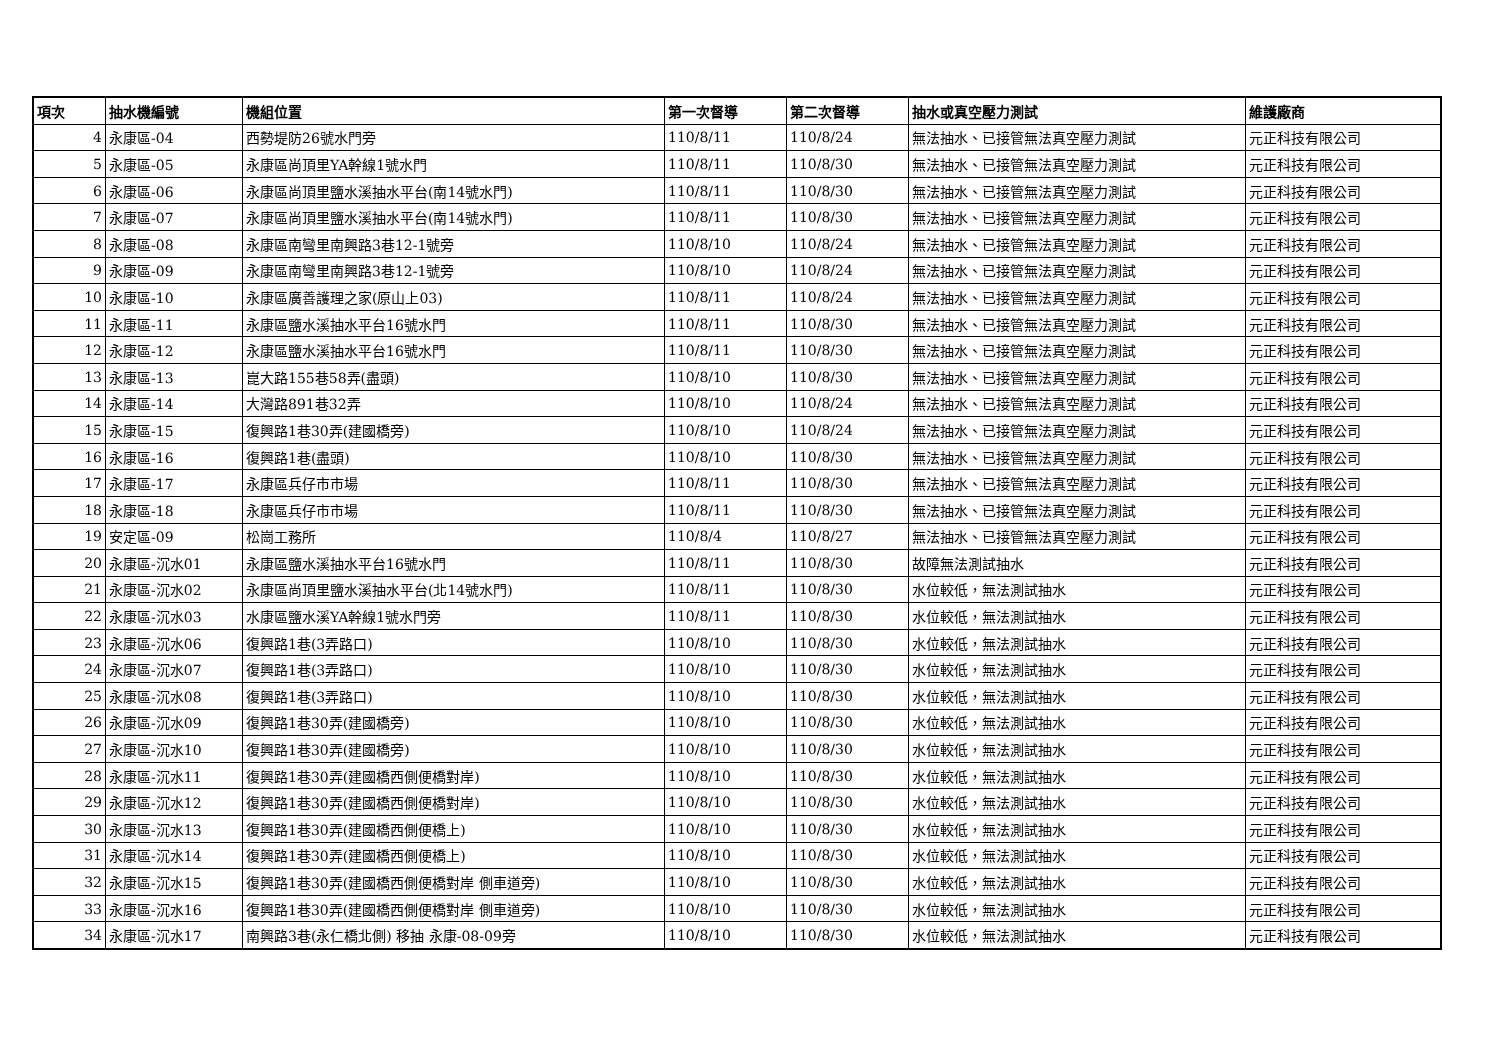| 項次 | 抽水機編號 | 機組位置 | 第一次督導 | 第二次督導 | 抽水或真空壓力測試 | 維護廠商 |
| --- | --- | --- | --- | --- | --- | --- |
| 4 | 永康區-04 | 西勢堤防26號水門旁 | 110/8/11 | 110/8/24 | 無法抽水、已接管無法真空壓力測試 | 元正科技有限公司 |
| 5 | 永康區-05 | 永康區尚頂里YA幹線1號水門 | 110/8/11 | 110/8/30 | 無法抽水、已接管無法真空壓力測試 | 元正科技有限公司 |
| 6 | 永康區-06 | 永康區尚頂里鹽水溪抽水平台(南14號水門) | 110/8/11 | 110/8/30 | 無法抽水、已接管無法真空壓力測試 | 元正科技有限公司 |
| 7 | 永康區-07 | 永康區尚頂里鹽水溪抽水平台(南14號水門) | 110/8/11 | 110/8/30 | 無法抽水、已接管無法真空壓力測試 | 元正科技有限公司 |
| 8 | 永康區-08 | 永康區南彎里南興路3巷12-1號旁 | 110/8/10 | 110/8/24 | 無法抽水、已接管無法真空壓力測試 | 元正科技有限公司 |
| 9 | 永康區-09 | 永康區南彎里南興路3巷12-1號旁 | 110/8/10 | 110/8/24 | 無法抽水、已接管無法真空壓力測試 | 元正科技有限公司 |
| 10 | 永康區-10 | 永康區廣善護理之家(原山上03) | 110/8/11 | 110/8/24 | 無法抽水、已接管無法真空壓力測試 | 元正科技有限公司 |
| 11 | 永康區-11 | 永康區鹽水溪抽水平台16號水門 | 110/8/11 | 110/8/30 | 無法抽水、已接管無法真空壓力測試 | 元正科技有限公司 |
| 12 | 永康區-12 | 永康區鹽水溪抽水平台16號水門 | 110/8/11 | 110/8/30 | 無法抽水、已接管無法真空壓力測試 | 元正科技有限公司 |
| 13 | 永康區-13 | 崑大路155巷58弄(盡頭) | 110/8/10 | 110/8/30 | 無法抽水、已接管無法真空壓力測試 | 元正科技有限公司 |
| 14 | 永康區-14 | 大灣路891巷32弄 | 110/8/10 | 110/8/24 | 無法抽水、已接管無法真空壓力測試 | 元正科技有限公司 |
| 15 | 永康區-15 | 復興路1巷30弄(建國橋旁) | 110/8/10 | 110/8/24 | 無法抽水、已接管無法真空壓力測試 | 元正科技有限公司 |
| 16 | 永康區-16 | 復興路1巷(盡頭) | 110/8/10 | 110/8/30 | 無法抽水、已接管無法真空壓力測試 | 元正科技有限公司 |
| 17 | 永康區-17 | 永康區兵仔市市場 | 110/8/11 | 110/8/30 | 無法抽水、已接管無法真空壓力測試 | 元正科技有限公司 |
| 18 | 永康區-18 | 永康區兵仔市市場 | 110/8/11 | 110/8/30 | 無法抽水、已接管無法真空壓力測試 | 元正科技有限公司 |
| 19 | 安定區-09 | 松崗工務所 | 110/8/4 | 110/8/27 | 無法抽水、已接管無法真空壓力測試 | 元正科技有限公司 |
| 20 | 永康區-沉水01 | 永康區鹽水溪抽水平台16號水門 | 110/8/11 | 110/8/30 | 故障無法測試抽水 | 元正科技有限公司 |
| 21 | 永康區-沉水02 | 永康區尚頂里鹽水溪抽水平台(北14號水門) | 110/8/11 | 110/8/30 | 水位較低，無法測試抽水 | 元正科技有限公司 |
| 22 | 永康區-沉水03 | 水康區鹽水溪YA幹線1號水門旁 | 110/8/11 | 110/8/30 | 水位較低，無法測試抽水 | 元正科技有限公司 |
| 23 | 永康區-沉水06 | 復興路1巷(3弄路口) | 110/8/10 | 110/8/30 | 水位較低，無法測試抽水 | 元正科技有限公司 |
| 24 | 永康區-沉水07 | 復興路1巷(3弄路口) | 110/8/10 | 110/8/30 | 水位較低，無法測試抽水 | 元正科技有限公司 |
| 25 | 永康區-沉水08 | 復興路1巷(3弄路口) | 110/8/10 | 110/8/30 | 水位較低，無法測試抽水 | 元正科技有限公司 |
| 26 | 永康區-沉水09 | 復興路1巷30弄(建國橋旁) | 110/8/10 | 110/8/30 | 水位較低，無法測試抽水 | 元正科技有限公司 |
| 27 | 永康區-沉水10 | 復興路1巷30弄(建國橋旁) | 110/8/10 | 110/8/30 | 水位較低，無法測試抽水 | 元正科技有限公司 |
| 28 | 永康區-沉水11 | 復興路1巷30弄(建國橋西側便橋對岸) | 110/8/10 | 110/8/30 | 水位較低，無法測試抽水 | 元正科技有限公司 |
| 29 | 永康區-沉水12 | 復興路1巷30弄(建國橋西側便橋對岸) | 110/8/10 | 110/8/30 | 水位較低，無法測試抽水 | 元正科技有限公司 |
| 30 | 永康區-沉水13 | 復興路1巷30弄(建國橋西側便橋上) | 110/8/10 | 110/8/30 | 水位較低，無法測試抽水 | 元正科技有限公司 |
| 31 | 永康區-沉水14 | 復興路1巷30弄(建國橋西側便橋上) | 110/8/10 | 110/8/30 | 水位較低，無法測試抽水 | 元正科技有限公司 |
| 32 | 永康區-沉水15 | 復興路1巷30弄(建國橋西側便橋對岸 側車道旁) | 110/8/10 | 110/8/30 | 水位較低，無法測試抽水 | 元正科技有限公司 |
| 33 | 永康區-沉水16 | 復興路1巷30弄(建國橋西側便橋對岸 側車道旁) | 110/8/10 | 110/8/30 | 水位較低，無法測試抽水 | 元正科技有限公司 |
| 34 | 永康區-沉水17 | 南興路3巷(永仁橋北側) 移抽 永康-08-09旁 | 110/8/10 | 110/8/30 | 水位較低，無法測試抽水 | 元正科技有限公司 |